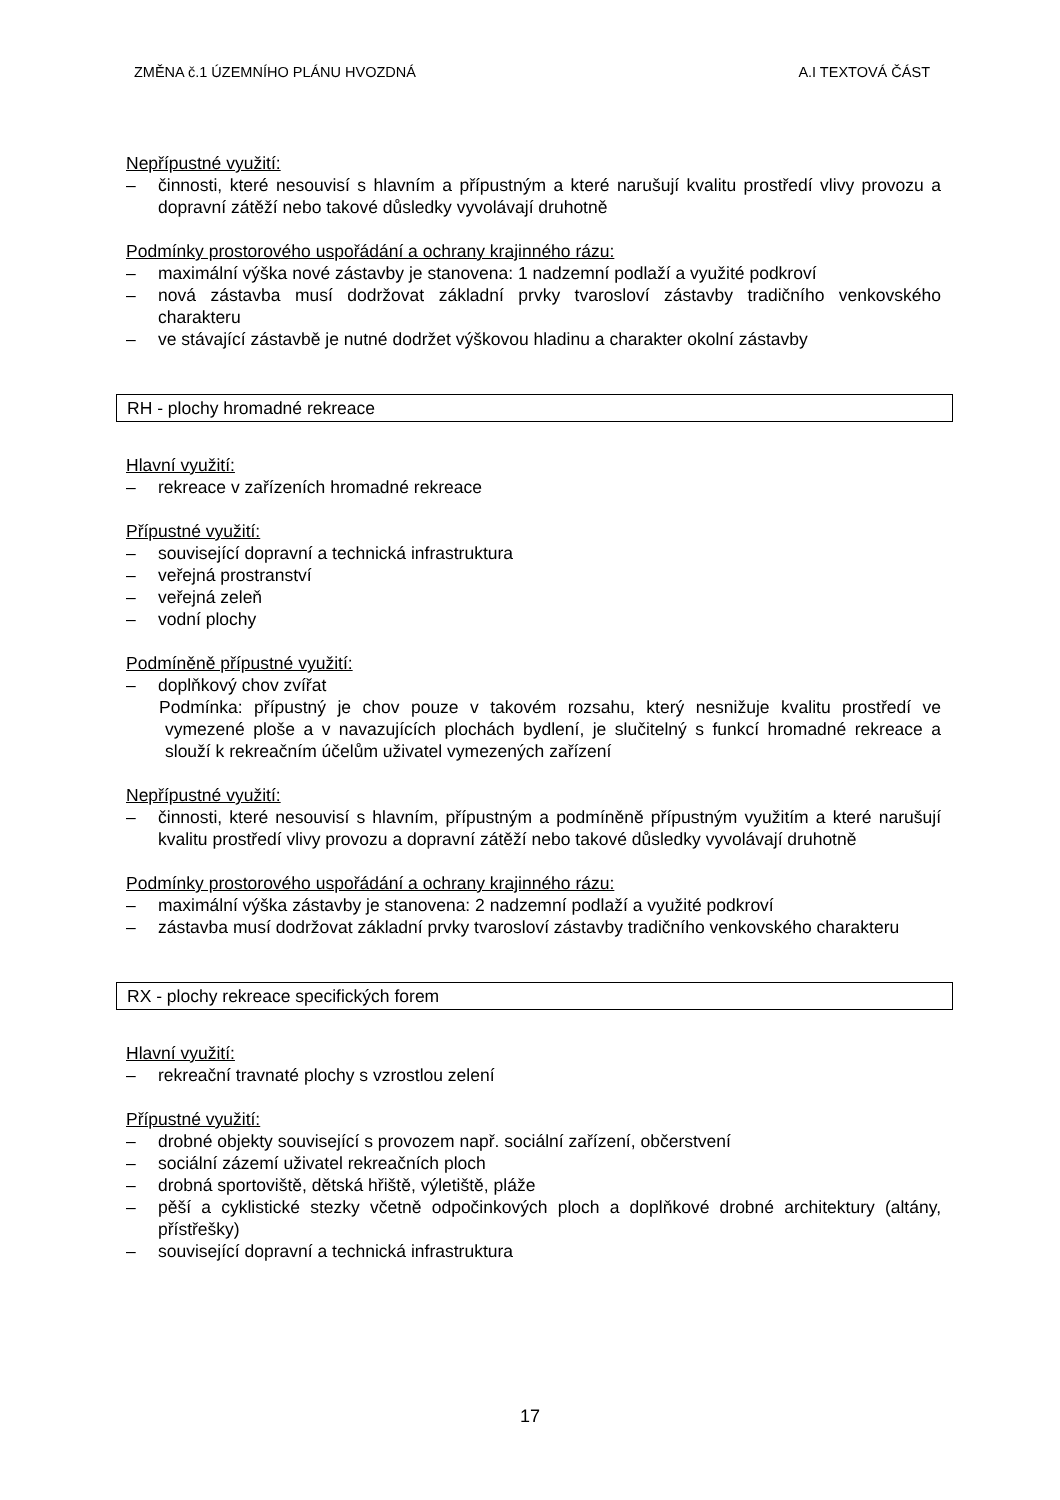ZMĚNA č.1 ÚZEMNÍHO PLÁNU HVOZDNÁ A.I TEXTOVÁ ČÁST
Nepřípustné využití:
– činnosti, které nesouvisí s hlavním a přípustným a které narušují kvalitu prostředí vlivy provozu a dopravní zátěží nebo takové důsledky vyvolávají druhotně
Podmínky prostorového uspořádání a ochrany krajinného rázu:
– maximální výška nové zástavby je stanovena: 1 nadzemní podlaží a využité podkroví
– nová zástavba musí dodržovat základní prvky tvarosloví zástavby tradičního venkovského charakteru
– ve stávající zástavbě je nutné dodržet výškovou hladinu a charakter okolní zástavby
RH - plochy hromadné rekreace
Hlavní využití:
– rekreace v zařízeních hromadné rekreace
Přípustné využití:
– související dopravní a technická infrastruktura
– veřejná prostranství
– veřejná zeleň
– vodní plochy
Podmíněně přípustné využití:
– doplňkový chov zvířat
Podmínka: přípustný je chov pouze v takovém rozsahu, který nesnižuje kvalitu prostředí ve vymezené ploše a v navazujících plochách bydlení, je slučitelný s funkcí hromadné rekreace a slouží k rekreačním účelům uživatel vymezených zařízení
Nepřípustné využití:
– činnosti, které nesouvisí s hlavním, přípustným a podmíněně přípustným využitím a které narušují kvalitu prostředí vlivy provozu a dopravní zátěží nebo takové důsledky vyvolávají druhotně
Podmínky prostorového uspořádání a ochrany krajinného rázu:
– maximální výška zástavby je stanovena: 2 nadzemní podlaží a využité podkroví
– zástavba musí dodržovat základní prvky tvarosloví zástavby tradičního venkovského charakteru
RX - plochy rekreace specifických forem
Hlavní využití:
– rekreační travnaté plochy s vzrostlou zelení
Přípustné využití:
– drobné objekty související s provozem např. sociální zařízení, občerstvení
– sociální zázemí uživatel rekreačních ploch
– drobná sportoviště, dětská hřiště, výletiště, pláže
– pěší a cyklistické stezky včetně odpočinkových ploch a doplňkové drobné architektury (altány, přístřešky)
– související dopravní a technická infrastruktura
17